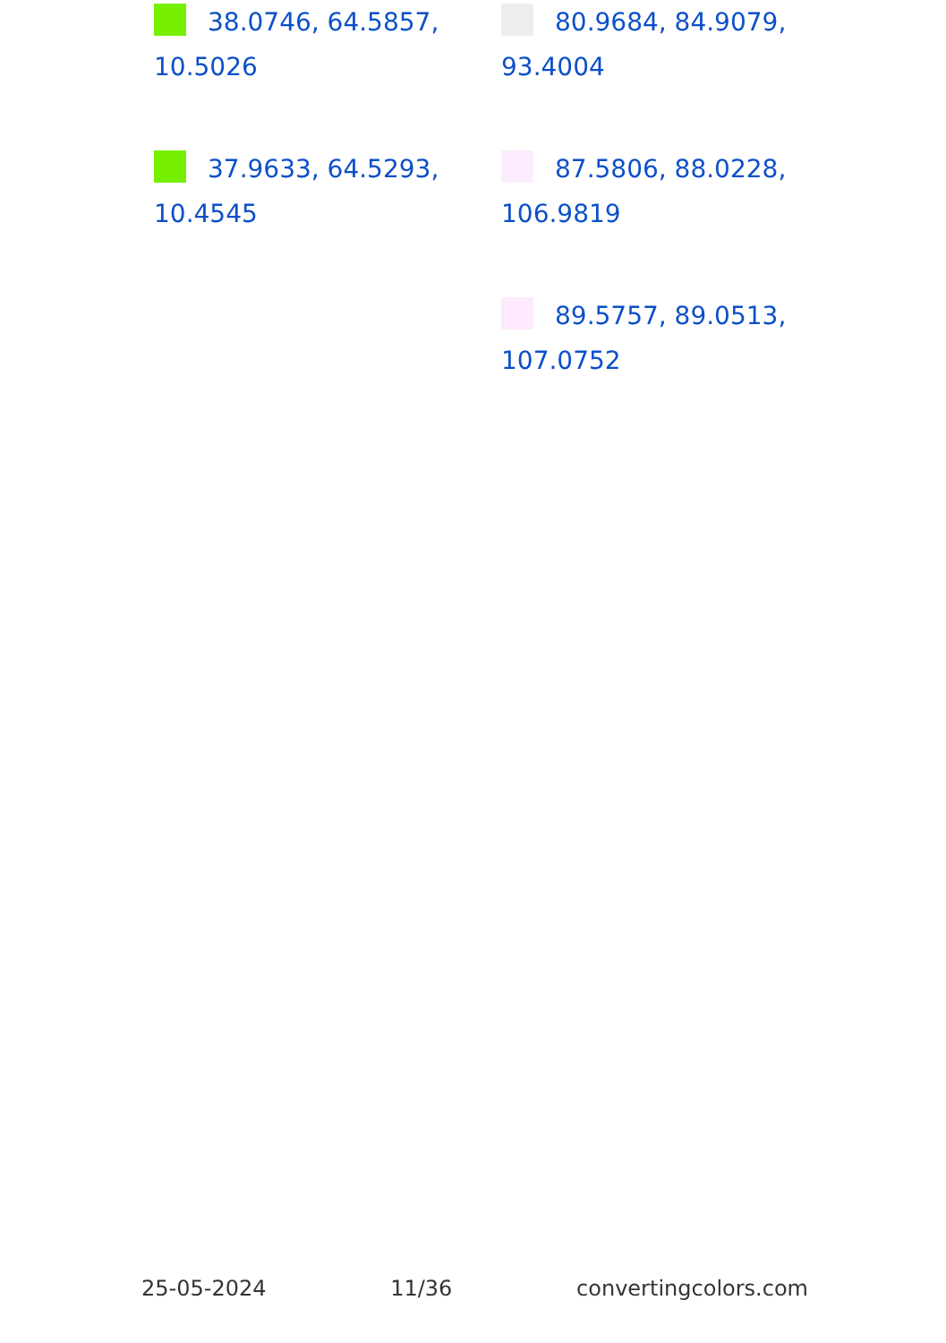38.0746, 64.5857, 10.5026
80.9684, 84.9079, 93.4004
37.9633, 64.5293, 10.4545
87.5806, 88.0228, 106.9819
89.5757, 89.0513, 107.0752
25-05-2024 11/36 convertingcolors.com